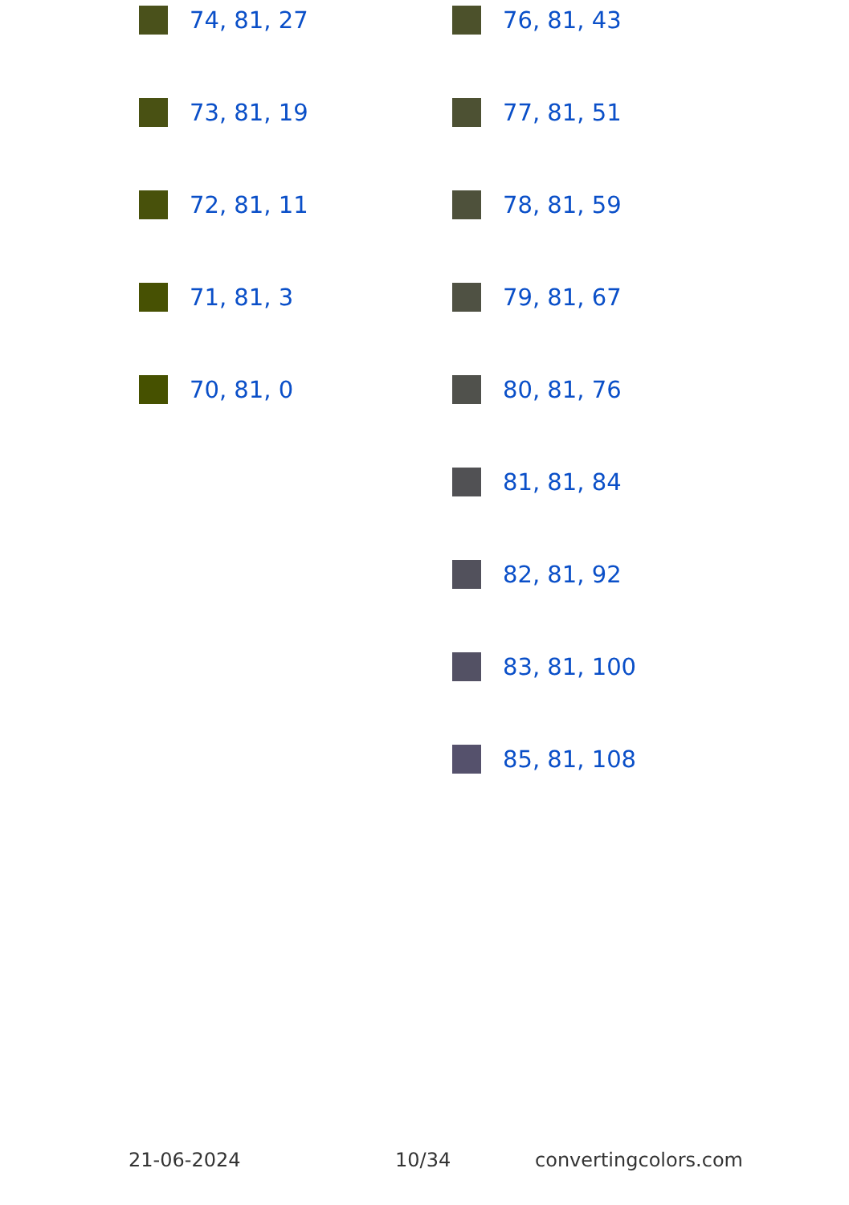74, 81, 27
73, 81, 19
72, 81, 11
71, 81, 3
70, 81, 0
76, 81, 43
77, 81, 51
78, 81, 59
79, 81, 67
80, 81, 76
81, 81, 84
82, 81, 92
83, 81, 100
85, 81, 108
21-06-2024 10/34 convertingcolors.com